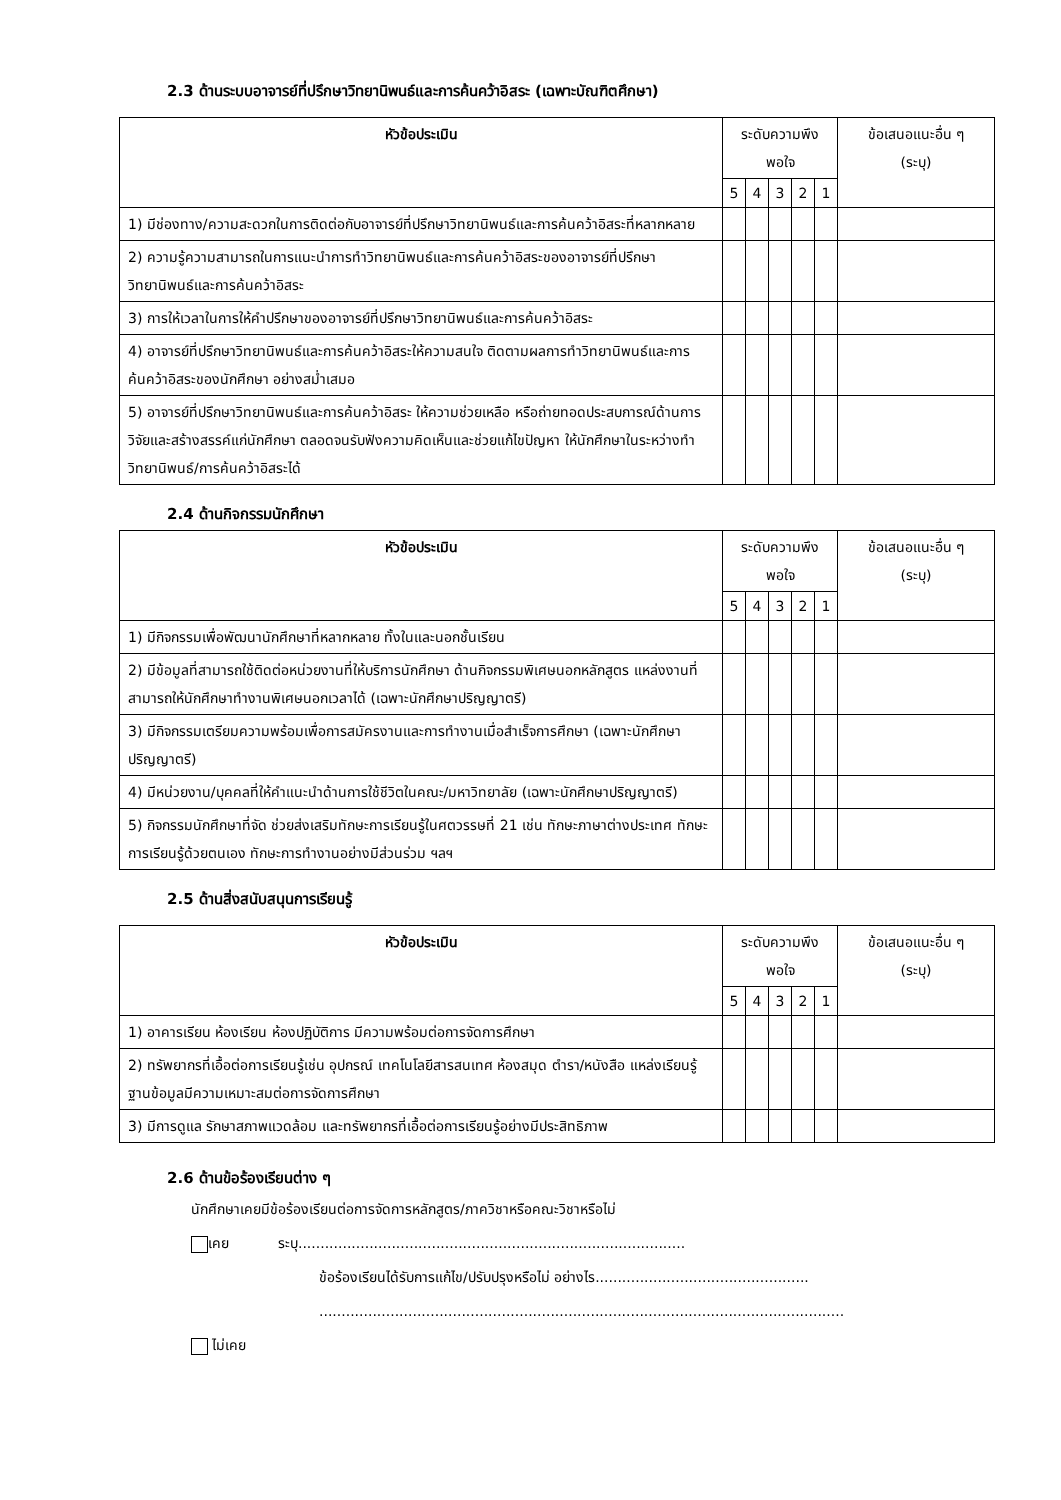2.3 ด้านระบบอาจารย์ที่ปรึกษาวิทยานิพนธ์และการค้นคว้าอิสระ (เฉพาะบัณฑิตศึกษา)
| หัวข้อประเมิน | ระดับความพึงพอใจ | | | | | ข้อเสนอแนะอื่น ๆ (ระบุ) |
| --- | --- | --- | --- | --- | --- | --- |
| | 5 | 4 | 3 | 2 | 1 | |
| 1) มีช่องทาง/ความสะดวกในการติดต่อกับอาจารย์ที่ปรึกษาวิทยานิพนธ์และการค้นคว้าอิสระที่หลากหลาย | | | | | | |
| 2) ความรู้ความสามารถในการแนะนำการทำวิทยานิพนธ์และการค้นคว้าอิสระของอาจารย์ที่ปรึกษาวิทยานิพนธ์และการค้นคว้าอิสระ | | | | | | |
| 3) การให้เวลาในการให้คำปรึกษาของอาจารย์ที่ปรึกษาวิทยานิพนธ์และการค้นคว้าอิสระ | | | | | | |
| 4) อาจารย์ที่ปรึกษาวิทยานิพนธ์และการค้นคว้าอิสระให้ความสนใจ ติดตามผลการทำวิทยานิพนธ์และการค้นคว้าอิสระของนักศึกษา อย่างสม่ำเสมอ | | | | | | |
| 5) อาจารย์ที่ปรึกษาวิทยานิพนธ์และการค้นคว้าอิสระ ให้ความช่วยเหลือ หรือถ่ายทอดประสบการณ์ด้านการวิจัยและสร้างสรรค์แก่นักศึกษา ตลอดจนรับฟังความคิดเห็นและช่วยแก้ไขปัญหา ให้นักศึกษาในระหว่างทำวิทยานิพนธ์/การค้นคว้าอิสระได้ | | | | | | |
2.4 ด้านกิจกรรมนักศึกษา
| หัวข้อประเมิน | ระดับความพึงพอใจ | | | | | ข้อเสนอแนะอื่น ๆ (ระบุ) |
| --- | --- | --- | --- | --- | --- | --- |
| | 5 | 4 | 3 | 2 | 1 | |
| 1) มีกิจกรรมเพื่อพัฒนานักศึกษาที่หลากหลาย ทั้งในและนอกชั้นเรียน | | | | | | |
| 2) มีข้อมูลที่สามารถใช้ติดต่อหน่วยงานที่ให้บริการนักศึกษา ด้านกิจกรรมพิเศษนอกหลักสูตร แหล่งงานที่สามารถให้นักศึกษาทำงานพิเศษนอกเวลาได้ (เฉพาะนักศึกษาปริญญาตรี) | | | | | | |
| 3) มีกิจกรรมเตรียมความพร้อมเพื่อการสมัครงานและการทำงานเมื่อสำเร็จการศึกษา (เฉพาะนักศึกษาปริญญาตรี) | | | | | | |
| 4) มีหน่วยงาน/บุคคลที่ให้คำแนะนำด้านการใช้ชีวิตในคณะ/มหาวิทยาลัย (เฉพาะนักศึกษาปริญญาตรี) | | | | | | |
| 5) กิจกรรมนักศึกษาที่จัด ช่วยส่งเสริมทักษะการเรียนรู้ในศตวรรษที่ 21 เช่น ทักษะภาษาต่างประเทศ ทักษะการเรียนรู้ด้วยตนเอง ทักษะการทำงานอย่างมีส่วนร่วม ฯลฯ | | | | | | |
2.5 ด้านสิ่งสนับสนุนการเรียนรู้
| หัวข้อประเมิน | ระดับความพึงพอใจ | | | | | ข้อเสนอแนะอื่น ๆ (ระบุ) |
| --- | --- | --- | --- | --- | --- | --- |
| | 5 | 4 | 3 | 2 | 1 | |
| 1) อาคารเรียน ห้องเรียน ห้องปฏิบัติการ มีความพร้อมต่อการจัดการศึกษา | | | | | | |
| 2) ทรัพยากรที่เอื้อต่อการเรียนรู้เช่น อุปกรณ์ เทคโนโลยีสารสนเทศ ห้องสมุด ตำรา/หนังสือ แหล่งเรียนรู้ ฐานข้อมูลมีความเหมาะสมต่อการจัดการศึกษา | | | | | | |
| 3) มีการดูแล รักษาสภาพแวดล้อม และทรัพยากรที่เอื้อต่อการเรียนรู้อย่างมีประสิทธิภาพ | | | | | | |
2.6 ด้านข้อร้องเรียนต่าง ๆ
นักศึกษาเคยมีข้อร้องเรียนต่อการจัดการหลักสูตร/ภาควิชาหรือคณะวิชาหรือไม่
เคย ระบุ.......................................................................................
ข้อร้องเรียนได้รับการแก้ไข/ปรับปรุงหรือไม่ อย่างไร................................................
......................................................................................................................
ไม่เคย